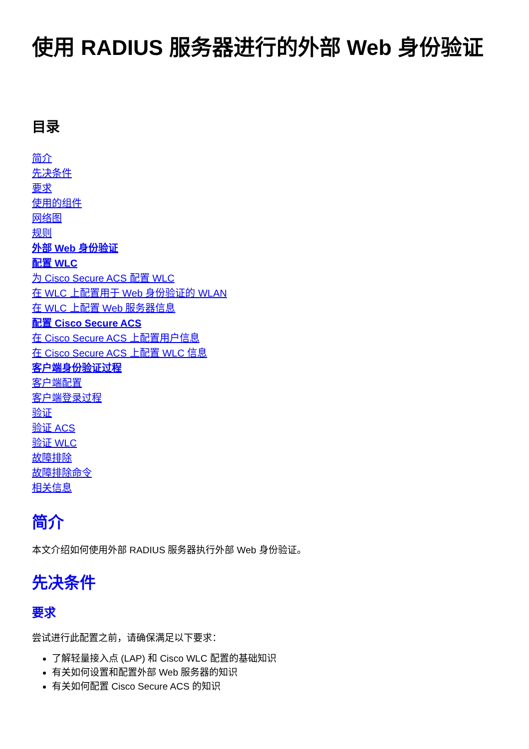使用 RADIUS 服务器进行的外部 Web 身份验证
目录
简介
先决条件
要求
使用的组件
网络图
规则
外部 Web 身份验证
配置 WLC
为 Cisco Secure ACS 配置 WLC
在 WLC 上配置用于 Web 身份验证的 WLAN
在 WLC 上配置 Web 服务器信息
配置 Cisco Secure ACS
在 Cisco Secure ACS 上配置用户信息
在 Cisco Secure ACS 上配置 WLC 信息
客户端身份验证过程
客户端配置
客户端登录过程
验证
验证 ACS
验证 WLC
故障排除
故障排除命令
相关信息
简介
本文介绍如何使用外部 RADIUS 服务器执行外部 Web 身份验证。
先决条件
要求
尝试进行此配置之前，请确保满足以下要求：
了解轻量接入点 (LAP) 和 Cisco WLC 配置的基础知识
有关如何设置和配置外部 Web 服务器的知识
有关如何配置 Cisco Secure ACS 的知识